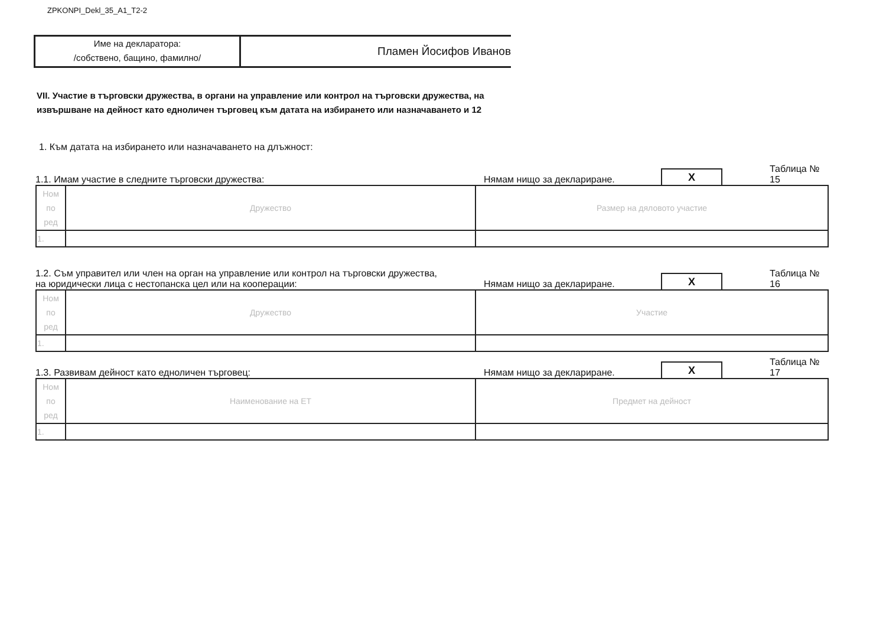ZPKONPI_Dekl_35_A1_T2-2
Име на декларатора:
/собствено, бащино, фамилно/
Пламен Йосифов Иванов
VII. Участие в търговски дружества, в органи на управление или контрол на търговски дружества, на
извършване на дейност като едноличен търговец към датата на избирането или назначаването и 12
1. Към датата на избирането или назначаването на длъжност:
1.1. Имам участие в следните търговски дружества:
Нямам нищо за деклариране.
X
Таблица № 15
| Ном по ред | Дружество | Размер на дяловото участие |
| 1. | | |
1.2. Съм управител или член на орган на управление или контрол на търговски дружества,
на юридически лица с нестопанска цел или на кооперации:
Нямам нищо за деклариране.
X
Таблица № 16
| Ном по ред | Дружество | Участие |
| 1. | | |
1.3. Развивам дейност като едноличен търговец:
Нямам нищо за деклариране.
X
Таблица № 17
| Ном по ред | Наименование на ЕТ | Предмет на дейност |
| 1. | | |